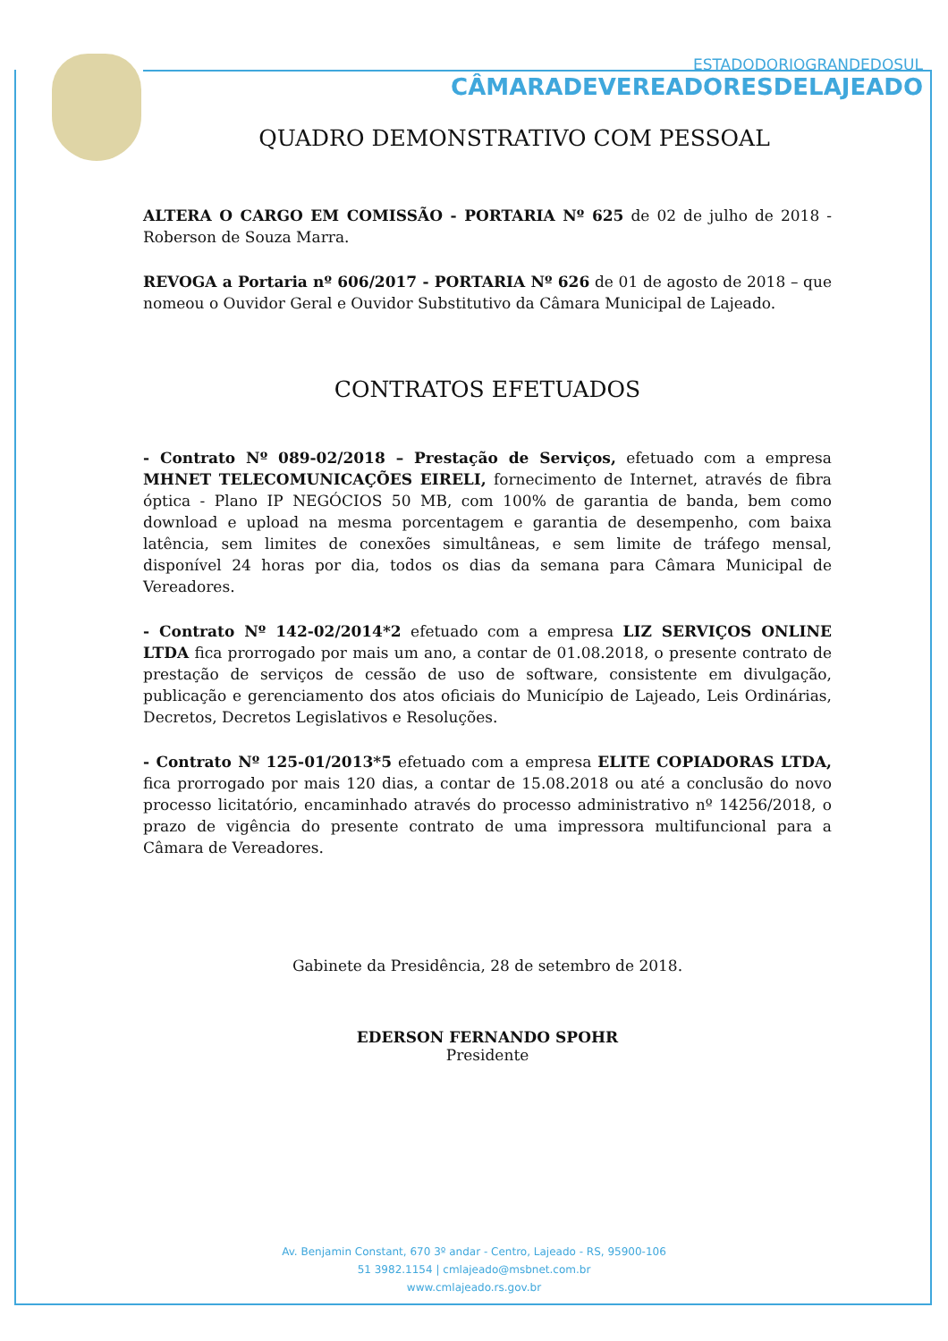ESTADODORIOGRANDEDOSUL
CÂMARADEVEREADORESDELAJEADO
QUADRO DEMONSTRATIVO COM PESSOAL
ALTERA O CARGO EM COMISSÃO - PORTARIA Nº 625 de 02 de julho de 2018 - Roberson de Souza Marra.
REVOGA a Portaria nº 606/2017 - PORTARIA Nº 626 de 01 de agosto de 2018 – que nomeou o Ouvidor Geral e Ouvidor Substitutivo da Câmara Municipal de Lajeado.
CONTRATOS EFETUADOS
- Contrato Nº 089-02/2018 – Prestação de Serviços, efetuado com a empresa MHNET TELECOMUNICAÇÕES EIRELI, fornecimento de Internet, através de fibra óptica - Plano IP NEGÓCIOS 50 MB, com 100% de garantia de banda, bem como download e upload na mesma porcentagem e garantia de desempenho, com baixa latência, sem limites de conexões simultâneas, e sem limite de tráfego mensal, disponível 24 horas por dia, todos os dias da semana para Câmara Municipal de Vereadores.
- Contrato Nº 142-02/2014*2 efetuado com a empresa LIZ SERVIÇOS ONLINE LTDA fica prorrogado por mais um ano, a contar de 01.08.2018, o presente contrato de prestação de serviços de cessão de uso de software, consistente em divulgação, publicação e gerenciamento dos atos oficiais do Município de Lajeado, Leis Ordinárias, Decretos, Decretos Legislativos e Resoluções.
- Contrato Nº 125-01/2013*5 efetuado com a empresa ELITE COPIADORAS LTDA, fica prorrogado por mais 120 dias, a contar de 15.08.2018 ou até a conclusão do novo processo licitatório, encaminhado através do processo administrativo nº 14256/2018, o prazo de vigência do presente contrato de uma impressora multifuncional para a Câmara de Vereadores.
Gabinete da Presidência, 28 de setembro de 2018.
EDERSON FERNANDO SPOHR
Presidente
Av. Benjamin Constant, 670 3º andar - Centro, Lajeado - RS, 95900-106
51 3982.1154 | cmlajeado@msbnet.com.br
www.cmlajeado.rs.gov.br